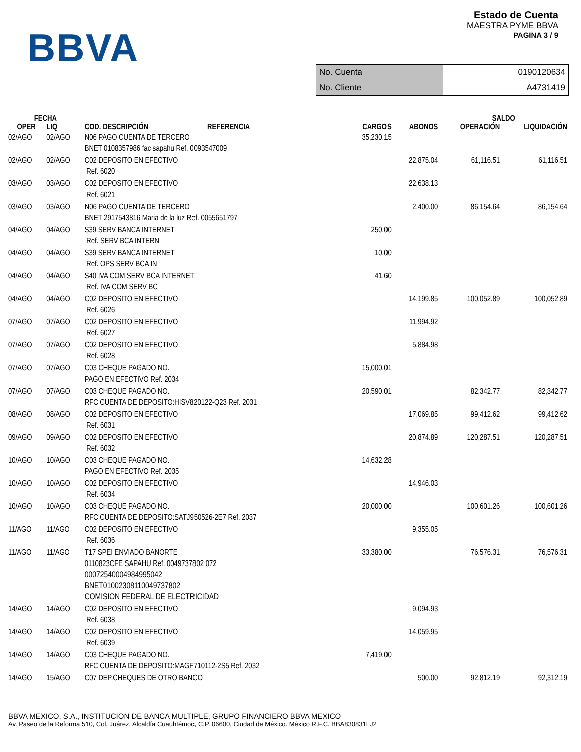BBVA
Estado de Cuenta
MAESTRA PYME BBVA
PAGINA 3 / 9
| No. Cuenta | 0190120634 |
| No. Cliente | A4731419 |
| FECHA | | | | | SALDO | |
| --- | --- | --- | --- | --- | --- | --- |
| OPER | LIQ | COD. DESCRIPCIÓN REFERENCIA | CARGOS | ABONOS | OPERACIÓN | LIQUIDACIÓN |
| 02/AGO | 02/AGO | N06 PAGO CUENTA DE TERCERO BNET 0108357986 fac sapahu Ref. 0093547009 | 35,230.15 | | | |
| 02/AGO | 02/AGO | C02 DEPOSITO EN EFECTIVO Ref. 6020 | | 22,875.04 | 61,116.51 | 61,116.51 |
| 03/AGO | 03/AGO | C02 DEPOSITO EN EFECTIVO Ref. 6021 | | 22,638.13 | | |
| 03/AGO | 03/AGO | N06 PAGO CUENTA DE TERCERO BNET 2917543816 Maria de la luz Ref. 0055651797 | | 2,400.00 | 86,154.64 | 86,154.64 |
| 04/AGO | 04/AGO | S39 SERV BANCA INTERNET Ref. SERV BCA INTERN | 250.00 | | | |
| 04/AGO | 04/AGO | S39 SERV BANCA INTERNET Ref. OPS SERV BCA IN | 10.00 | | | |
| 04/AGO | 04/AGO | S40 IVA COM SERV BCA INTERNET Ref. IVA COM SERV BC | 41.60 | | | |
| 04/AGO | 04/AGO | C02 DEPOSITO EN EFECTIVO Ref. 6026 | | 14,199.85 | 100,052.89 | 100,052.89 |
| 07/AGO | 07/AGO | C02 DEPOSITO EN EFECTIVO Ref. 6027 | | 11,994.92 | | |
| 07/AGO | 07/AGO | C02 DEPOSITO EN EFECTIVO Ref. 6028 | | 5,884.98 | | |
| 07/AGO | 07/AGO | C03 CHEQUE PAGADO NO. PAGO EN EFECTIVO Ref. 2034 | 15,000.01 | | | |
| 07/AGO | 07/AGO | C03 CHEQUE PAGADO NO. RFC CUENTA DE DEPOSITO:HISV820122-Q23 Ref. 2031 | 20,590.01 | | 82,342.77 | 82,342.77 |
| 08/AGO | 08/AGO | C02 DEPOSITO EN EFECTIVO Ref. 6031 | | 17,069.85 | 99,412.62 | 99,412.62 |
| 09/AGO | 09/AGO | C02 DEPOSITO EN EFECTIVO Ref. 6032 | | 20,874.89 | 120,287.51 | 120,287.51 |
| 10/AGO | 10/AGO | C03 CHEQUE PAGADO NO. PAGO EN EFECTIVO Ref. 2035 | 14,632.28 | | | |
| 10/AGO | 10/AGO | C02 DEPOSITO EN EFECTIVO Ref. 6034 | | 14,946.03 | | |
| 10/AGO | 10/AGO | C03 CHEQUE PAGADO NO. RFC CUENTA DE DEPOSITO:SATJ950526-2E7 Ref. 2037 | 20,000.00 | | 100,601.26 | 100,601.26 |
| 11/AGO | 11/AGO | C02 DEPOSITO EN EFECTIVO Ref. 6036 | | 9,355.05 | | |
| 11/AGO | 11/AGO | T17 SPEI ENVIADO BANORTE 0110823CFE SAPAHU Ref. 0049737802 072 00072540004984995042 BNET01002308110049737802 COMISION FEDERAL DE ELECTRICIDAD | 33,380.00 | | 76,576.31 | 76,576.31 |
| 14/AGO | 14/AGO | C02 DEPOSITO EN EFECTIVO Ref. 6038 | | 9,094.93 | | |
| 14/AGO | 14/AGO | C02 DEPOSITO EN EFECTIVO Ref. 6039 | | 14,059.95 | | |
| 14/AGO | 14/AGO | C03 CHEQUE PAGADO NO. RFC CUENTA DE DEPOSITO:MAGF710112-2S5 Ref. 2032 | 7,419.00 | | | |
| 14/AGO | 15/AGO | C07 DEP.CHEQUES DE OTRO BANCO | | 500.00 | 92,812.19 | 92,312.19 |
BBVA MEXICO, S.A., INSTITUCION DE BANCA MULTIPLE, GRUPO FINANCIERO BBVA MEXICO
Av. Paseo de la Reforma 510, Col. Juárez, Alcaldía Cuauhtémoc, C.P. 06600, Ciudad de México. México R.F.C. BBA830831LJ2